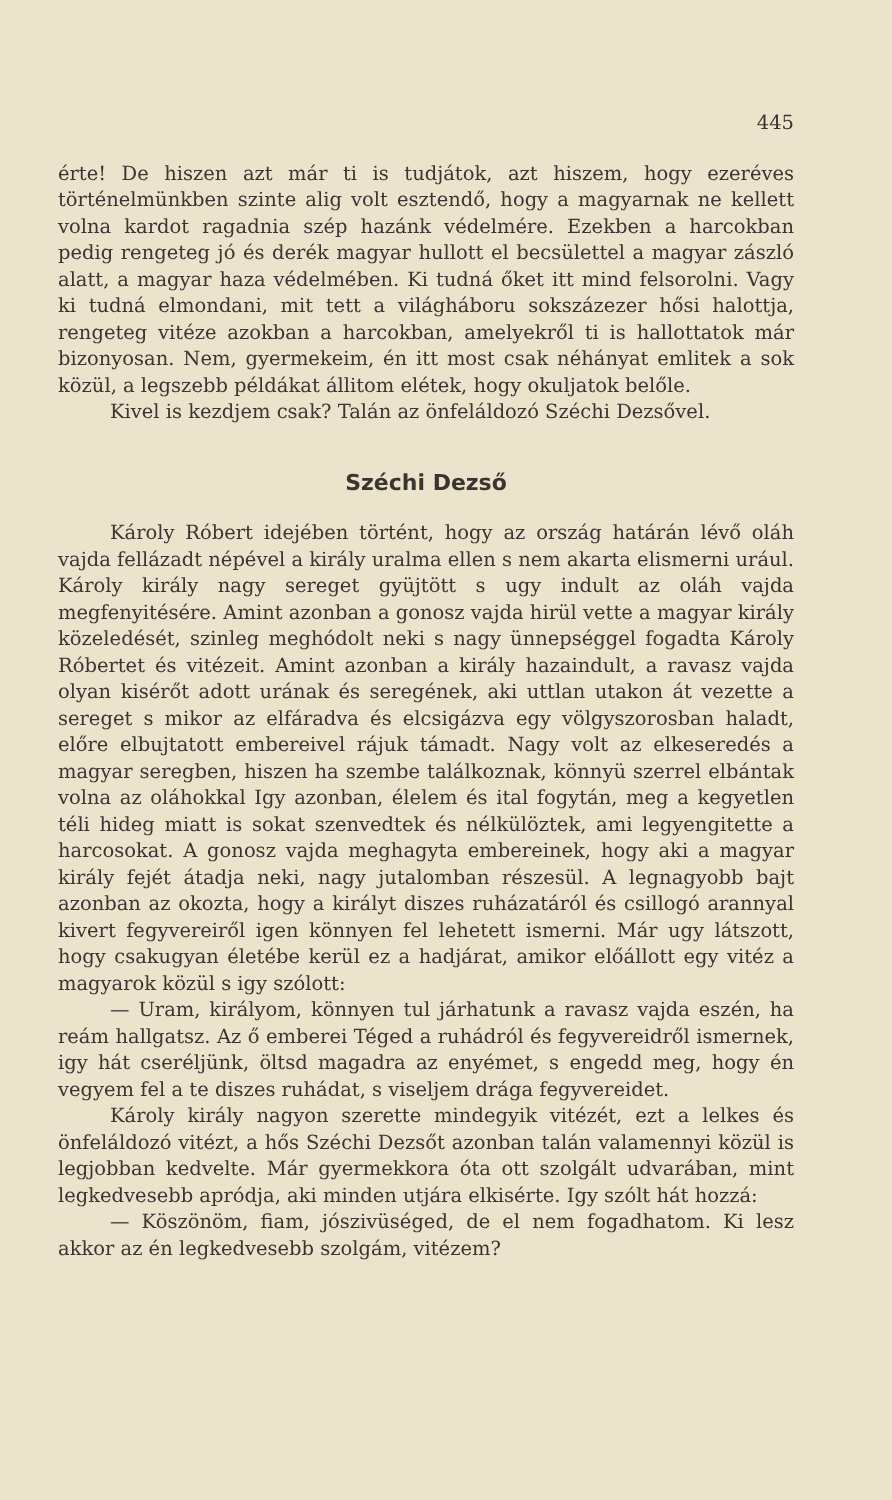445
érte! De hiszen azt már ti is tudjátok, azt hiszem, hogy ezeréves történelmünkben szinte alig volt esztendő, hogy a magyarnak ne kellett volna kardot ragadnia szép hazánk védelmére. Ezekben a harcokban pedig rengeteg jó és derék magyar hullott el becsülettel a magyar zászló alatt, a magyar haza védelmében. Ki tudná őket itt mind felsorolni. Vagy ki tudná elmondani, mit tett a világháboru sokszázezer hősi halottja, rengeteg vitéze azokban a harcokban, amelyekről ti is hallottatok már bizonyosan. Nem, gyermekeim, én itt most csak néhányat emlitek a sok közül, a legszebb példákat állitom elétek, hogy okuljatok belőle.
Kivel is kezdjem csak? Talán az önfeláldozó Széchi Dezsővel.
Széchi Dezső
Károly Róbert idejében történt, hogy az ország határán lévő oláh vajda fellázadt népével a király uralma ellen s nem akarta elismerni urául. Károly király nagy sereget gyüjtött s ugy indult az oláh vajda megfenyitésére. Amint azonban a gonosz vajda hirül vette a magyar király közeledését, szinleg meghódolt neki s nagy ünnepséggel fogadta Károly Róbertet és vitézeit. Amint azonban a király hazaindult, a ravasz vajda olyan kisérőt adott urának és seregének, aki uttlan utakon át vezette a sereget s mikor az elfáradva és elcsigázva egy völgyszorosban haladt, előre elbujtatott embereivel rájuk támadt. Nagy volt az elkeseredés a magyar seregben, hiszen ha szembe találkoznak, könnyü szerrel elbántak volna az oláhokkal Igy azonban, élelem és ital fogytán, meg a kegyetlen téli hideg miatt is sokat szenvedtek és nélkülöztek, ami legyengitette a harcosokat. A gonosz vajda meghagyta embereinek, hogy aki a magyar király fejét átadja neki, nagy jutalomban részesül. A legnagyobb bajt azonban az okozta, hogy a királyt diszes ruházatáról és csillogó arannyal kivert fegyvereiről igen könnyen fel lehetett ismerni. Már ugy látszott, hogy csakugyan életébe kerül ez a hadjárat, amikor előállott egy vitéz a magyarok közül s igy szólott:
— Uram, királyom, könnyen tul járhatunk a ravasz vajda eszén, ha reám hallgatsz. Az ő emberei Téged a ruhádról és fegyvereidről ismernek, igy hát cseréljünk, öltsd magadra az enyémet, s engedd meg, hogy én vegyem fel a te diszes ruhádat, s viseljem drága fegyvereidet.
Károly király nagyon szerette mindegyik vitézét, ezt a lelkes és önfeláldozó vitézt, a hős Széchi Dezsőt azonban talán valamennyi közül is legjobban kedvelte. Már gyermekkora óta ott szolgált udvarában, mint legkedvesebb apródja, aki minden utjára elkisérte. Igy szólt hát hozzá:
— Köszönöm, fiam, jószivüséged, de el nem fogadhatom. Ki lesz akkor az én legkedvesebb szolgám, vitézem?